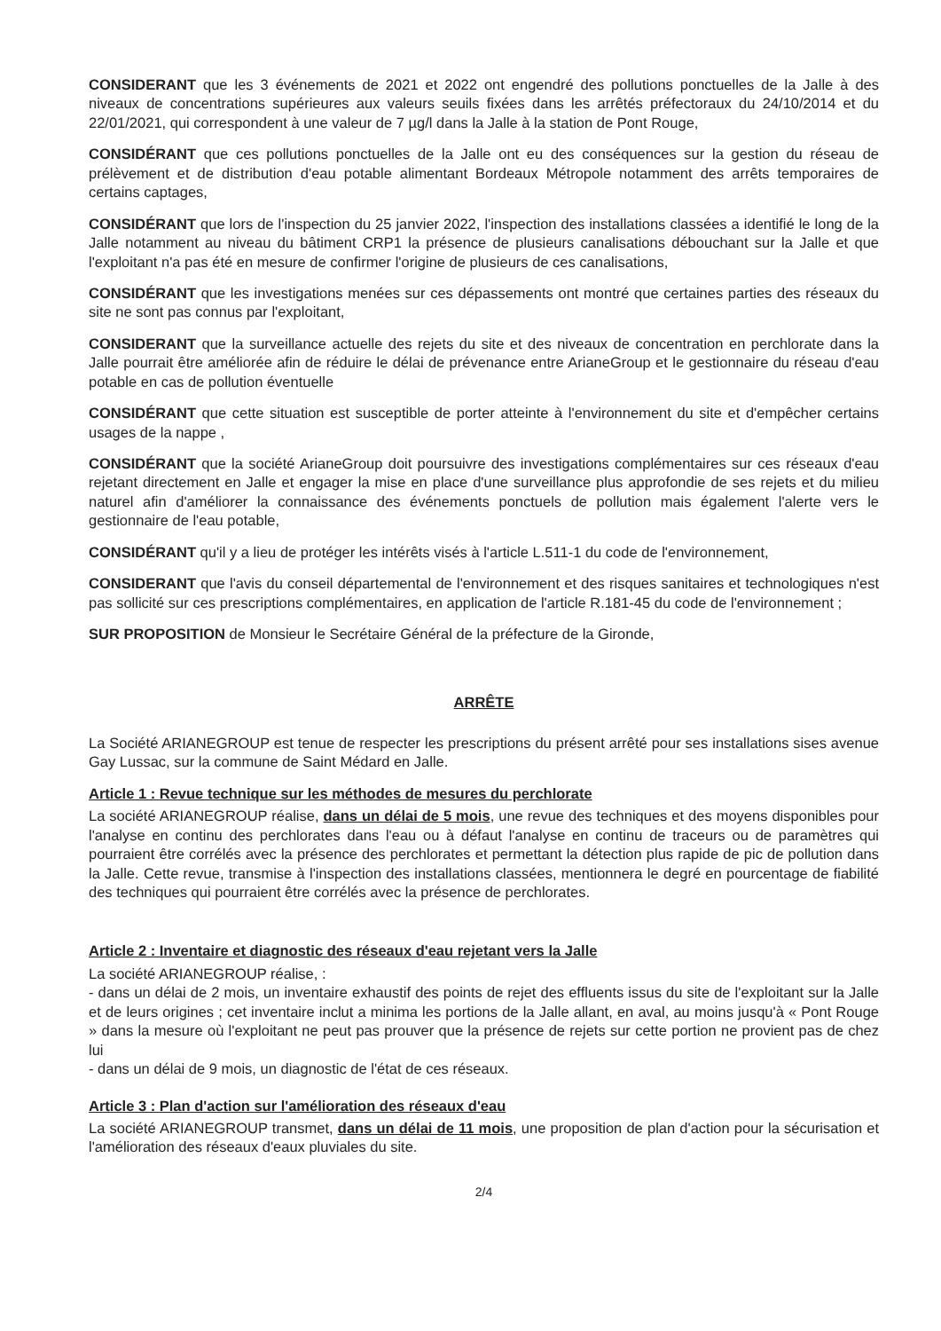CONSIDERANT que les 3 événements de 2021 et 2022 ont engendré des pollutions ponctuelles de la Jalle à des niveaux de concentrations supérieures aux valeurs seuils fixées dans les arrêtés préfectoraux du 24/10/2014 et du 22/01/2021, qui correspondent à une valeur de 7 µg/l dans la Jalle à la station de Pont Rouge,
CONSIDÉRANT que ces pollutions ponctuelles de la Jalle ont eu des conséquences sur la gestion du réseau de prélèvement et de distribution d'eau potable alimentant Bordeaux Métropole notamment des arrêts temporaires de certains captages,
CONSIDÉRANT que lors de l'inspection du 25 janvier 2022, l'inspection des installations classées a identifié le long de la Jalle notamment au niveau du bâtiment CRP1 la présence de plusieurs canalisations débouchant sur la Jalle et que l'exploitant n'a pas été en mesure de confirmer l'origine de plusieurs de ces canalisations,
CONSIDÉRANT que les investigations menées sur ces dépassements ont montré que certaines parties des réseaux du site ne sont pas connus par l'exploitant,
CONSIDERANT que la surveillance actuelle des rejets du site et des niveaux de concentration en perchlorate dans la Jalle pourrait être améliorée afin de réduire le délai de prévenance entre ArianeGroup et le gestionnaire du réseau d'eau potable en cas de pollution éventuelle
CONSIDÉRANT que cette situation est susceptible de porter atteinte à l'environnement du site et d'empêcher certains usages de la nappe ,
CONSIDÉRANT que la société ArianeGroup doit poursuivre des investigations complémentaires sur ces réseaux d'eau rejetant directement en Jalle et engager la mise en place d'une surveillance plus approfondie de ses rejets et du milieu naturel afin d'améliorer la connaissance des événements ponctuels de pollution mais également l'alerte vers le gestionnaire de l'eau potable,
CONSIDÉRANT qu'il y a lieu de protéger les intérêts visés à l'article L.511-1 du code de l'environnement,
CONSIDERANT que l'avis du conseil départemental de l'environnement et des risques sanitaires et technologiques n'est pas sollicité sur ces prescriptions complémentaires, en application de l'article R.181-45 du code de l'environnement ;
SUR PROPOSITION de Monsieur le Secrétaire Général de la préfecture de la Gironde,
ARRÊTE
La Société ARIANEGROUP est tenue de respecter les prescriptions du présent arrêté pour ses installations sises avenue Gay Lussac, sur la commune de Saint Médard en Jalle.
Article 1 : Revue technique sur les méthodes de mesures du perchlorate
La société ARIANEGROUP réalise, dans un délai de 5 mois, une revue des techniques et des moyens disponibles pour l'analyse en continu des perchlorates dans l'eau ou à défaut l'analyse en continu de traceurs ou de paramètres qui pourraient être corrélés avec la présence des perchlorates et permettant la détection plus rapide de pic de pollution dans la Jalle. Cette revue, transmise à l'inspection des installations classées, mentionnera le degré en pourcentage de fiabilité des techniques qui pourraient être corrélés avec la présence de perchlorates.
Article 2 : Inventaire et diagnostic des réseaux d'eau rejetant vers la Jalle
La société ARIANEGROUP réalise, :
- dans un délai de 2 mois, un inventaire exhaustif des points de rejet des effluents issus du site de l'exploitant sur la Jalle et de leurs origines ; cet inventaire inclut a minima les portions de la Jalle allant, en aval, au moins jusqu'à « Pont Rouge » dans la mesure où l'exploitant ne peut pas prouver que la présence de rejets sur cette portion ne provient pas de chez lui
- dans un délai de 9 mois, un diagnostic de l'état de ces réseaux.
Article 3 : Plan d'action sur l'amélioration des réseaux d'eau
La société ARIANEGROUP transmet, dans un délai de 11 mois, une proposition de plan d'action pour la sécurisation et l'amélioration des réseaux d'eaux pluviales du site.
2/4